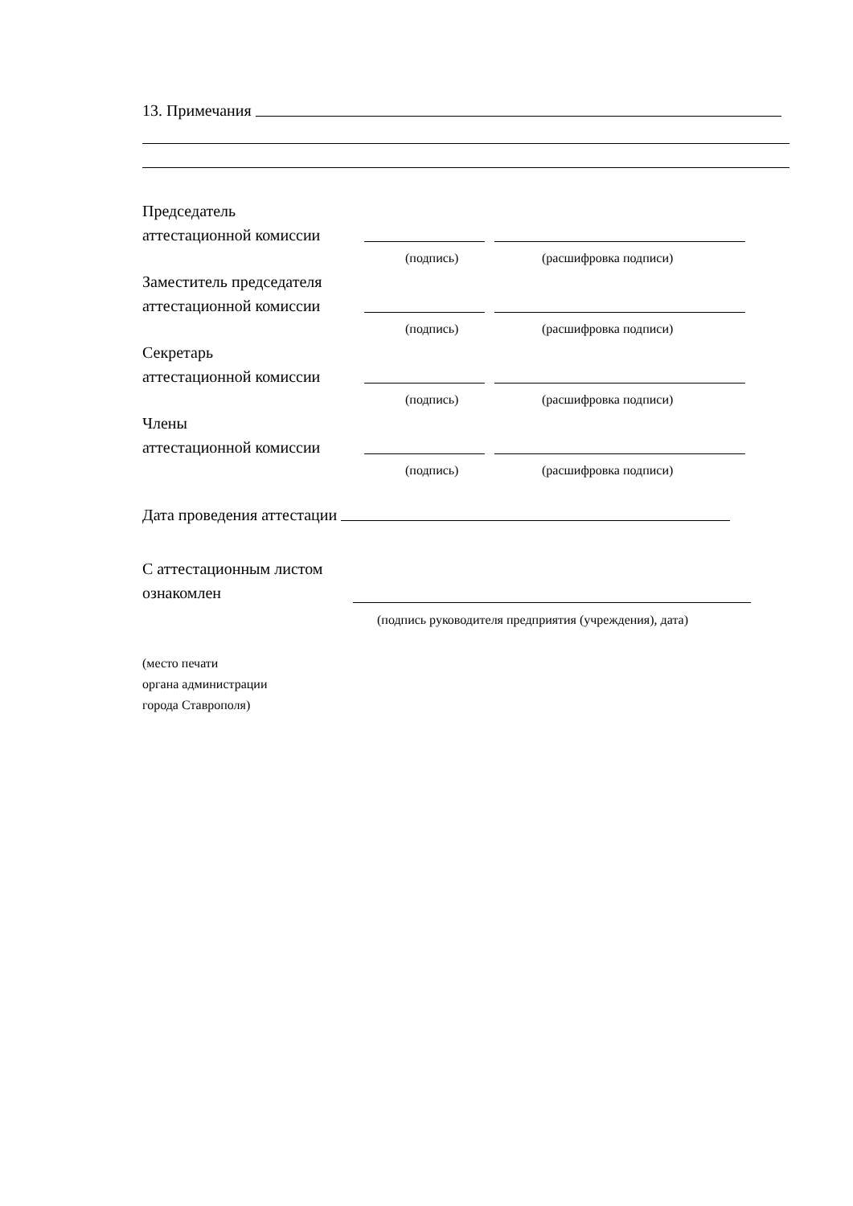13. Примечания
Председатель
аттестационной комиссии
(подпись) (расшифровка подписи)
Заместитель председателя
аттестационной комиссии
(подпись) (расшифровка подписи)
Секретарь
аттестационной комиссии
(подпись) (расшифровка подписи)
Члены
аттестационной комиссии
(подпись) (расшифровка подписи)
Дата проведения аттестации
С аттестационным листом
ознакомлен
(подпись руководителя предприятия (учреждения), дата)
(место печати
органа администрации
города Ставрополя)